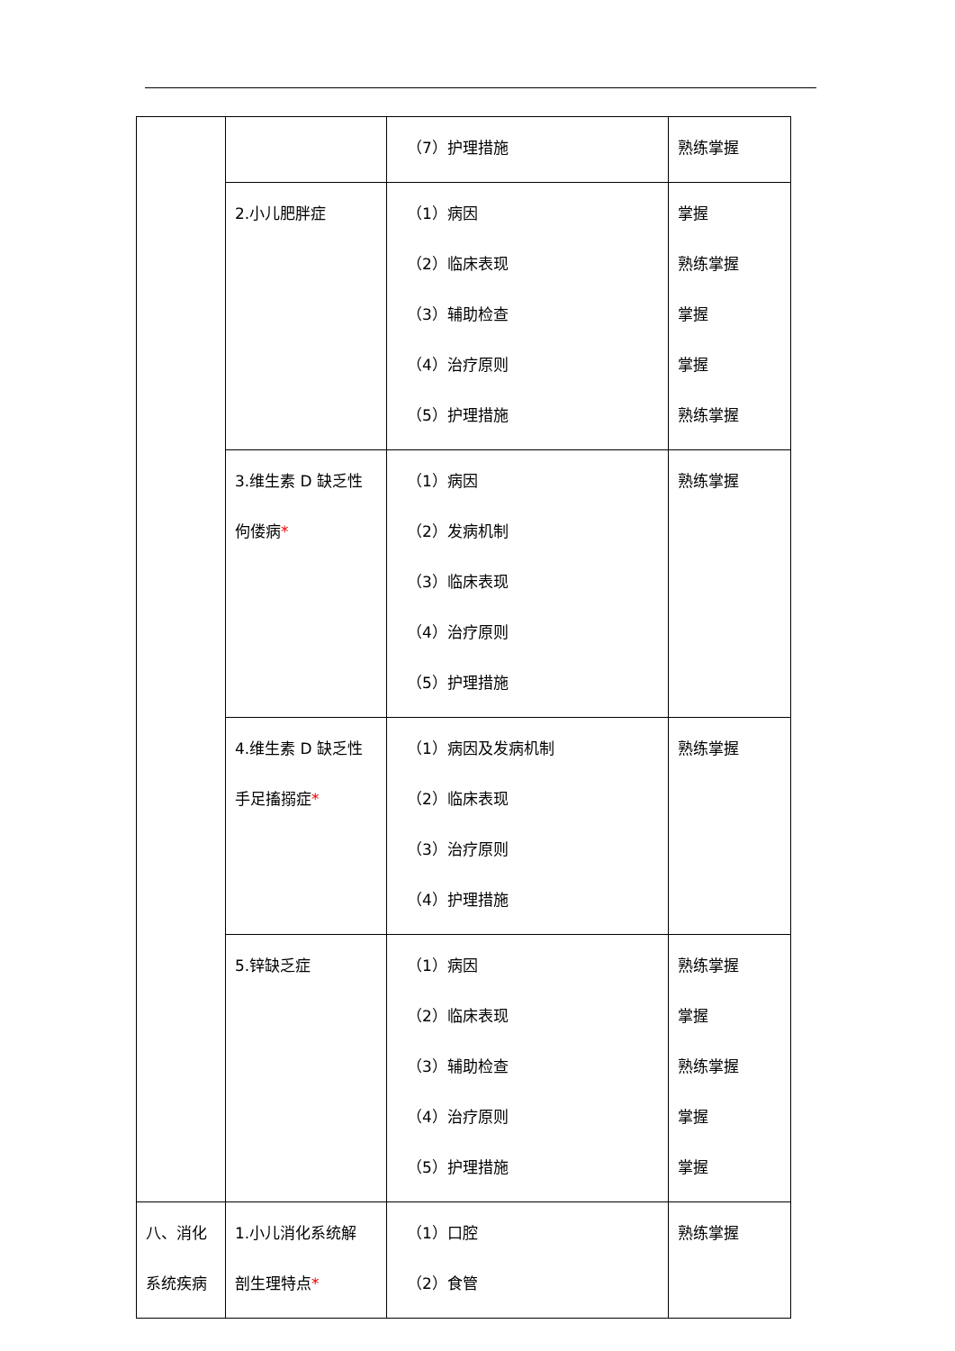| | | （7）护理措施 | 熟练掌握 |
| | 2.小儿肥胖症 | （1）病因 （2）临床表现 （3）辅助检查 （4）治疗原则 （5）护理措施 | 掌握 熟练掌握 掌握 掌握 熟练掌握 |
| | 3.维生素 D 缺乏性 佝偻病 * | （1）病因 （2）发病机制 （3）临床表现 （4）治疗原则 （5）护理措施 | 熟练掌握 |
| | 4.维生素 D 缺乏性 手足搐搦症 * | （1）病因及发病机制 （2）临床表现 （3）治疗原则 （4）护理措施 | 熟练掌握 |
| | 5.锌缺乏症 | （1）病因 （2）临床表现 （3）辅助检查 （4）治疗原则 （5）护理措施 | 熟练掌握 掌握 熟练掌握 掌握 掌握 |
| 八、消化 系统疾病 | 1.小儿消化系统解 剖生理特点 * | （1）口腔 （2）食管 | 熟练掌握 |